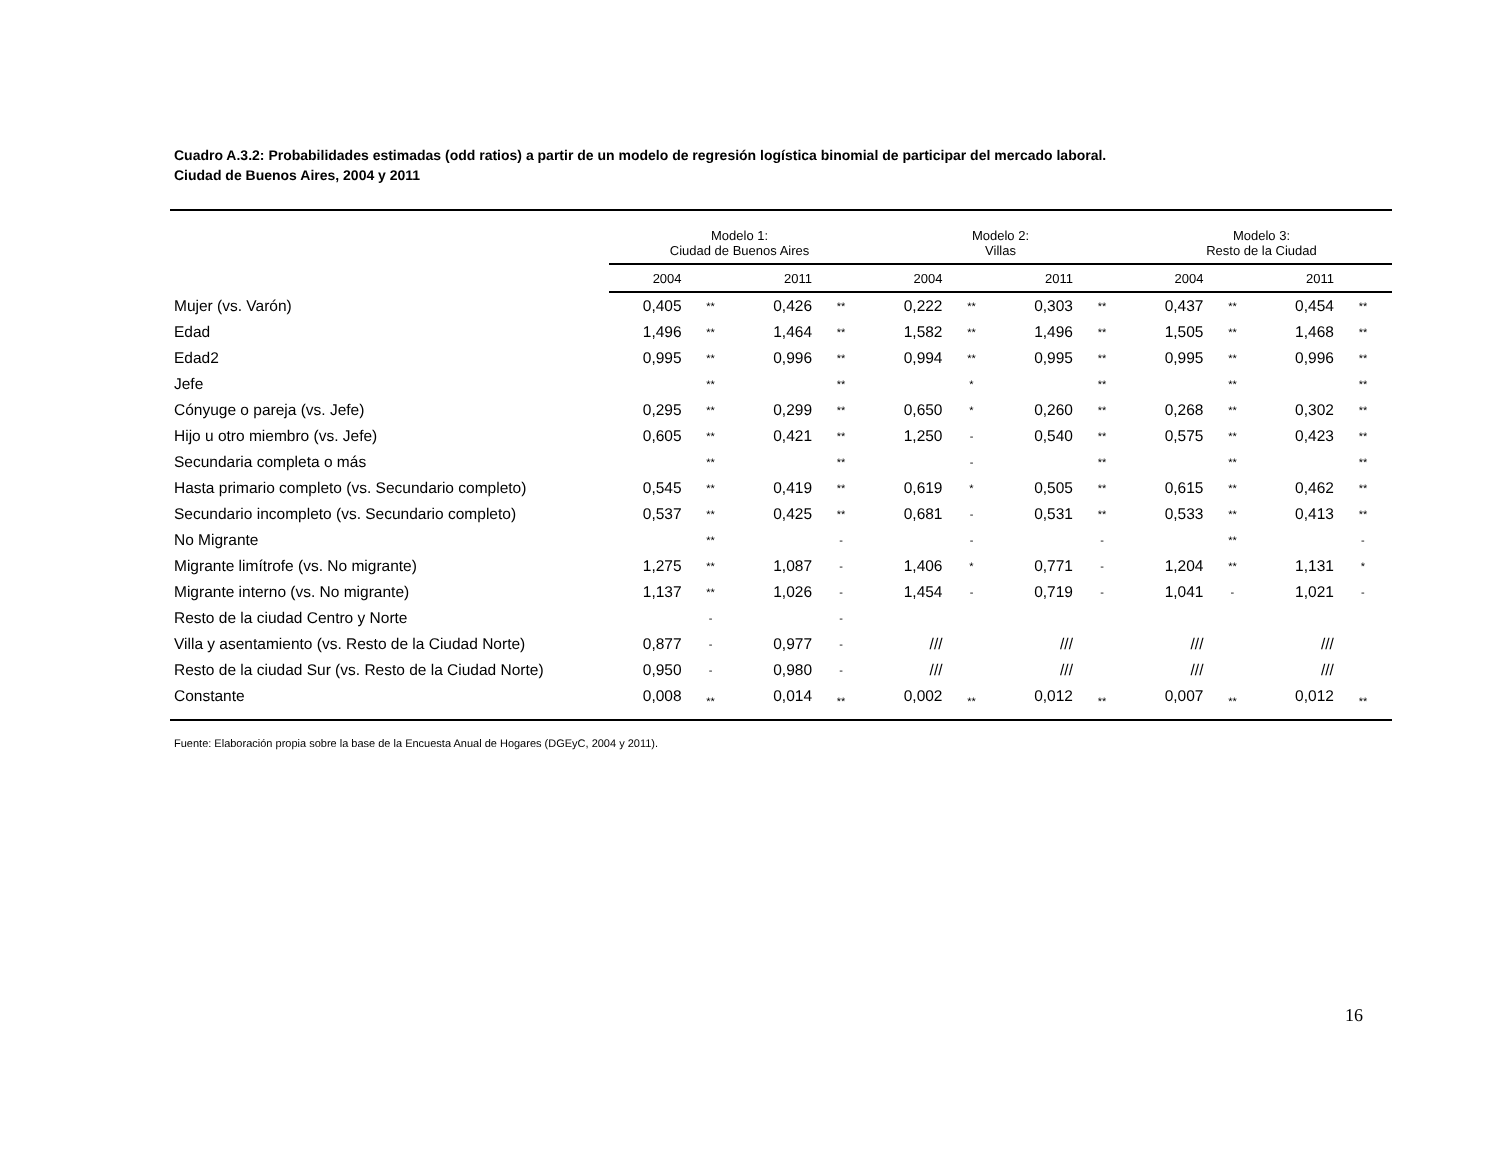Cuadro A.3.2: Probabilidades estimadas (odd ratios) a partir de un modelo de regresión logística binomial de participar del mercado laboral.
Ciudad de Buenos Aires, 2004 y 2011
| | Modelo 1: Ciudad de Buenos Aires | | | | Modelo 2: Villas | | | | Modelo 3: Resto de la Ciudad | | | |
| --- | --- | --- | --- | --- | --- | --- | --- | --- | --- | --- | --- | --- |
| | 2004 | | 2011 | | 2004 | | 2011 | | 2004 | | 2011 | |
| Mujer (vs. Varón) | 0,405 | ** | 0,426 | ** | 0,222 | ** | 0,303 | ** | 0,437 | ** | 0,454 | ** |
| Edad | 1,496 | ** | 1,464 | ** | 1,582 | ** | 1,496 | ** | 1,505 | ** | 1,468 | ** |
| Edad2 | 0,995 | ** | 0,996 | ** | 0,994 | ** | 0,995 | ** | 0,995 | ** | 0,996 | ** |
| Jefe | | ** | | ** | | * | | ** | | ** | | ** |
| Cónyuge o pareja (vs. Jefe) | 0,295 | ** | 0,299 | ** | 0,650 | * | 0,260 | ** | 0,268 | ** | 0,302 | ** |
| Hijo u otro miembro (vs. Jefe) | 0,605 | ** | 0,421 | ** | 1,250 | - | 0,540 | ** | 0,575 | ** | 0,423 | ** |
| Secundaria completa o más | | ** | | ** | | - | | ** | | ** | | ** |
| Hasta primario completo (vs. Secundario completo) | 0,545 | ** | 0,419 | ** | 0,619 | * | 0,505 | ** | 0,615 | ** | 0,462 | ** |
| Secundario incompleto (vs. Secundario completo) | 0,537 | ** | 0,425 | ** | 0,681 | - | 0,531 | ** | 0,533 | ** | 0,413 | ** |
| No Migrante | | ** | | - | | - | | - | | ** | | - |
| Migrante limítrofe (vs. No migrante) | 1,275 | ** | 1,087 | - | 1,406 | * | 0,771 | - | 1,204 | ** | 1,131 | * |
| Migrante interno (vs. No migrante) | 1,137 | ** | 1,026 | - | 1,454 | - | 0,719 | - | 1,041 | - | 1,021 | - |
| Resto de la ciudad Centro y Norte | | - | | - | | | | | | | | |
| Villa y asentamiento (vs. Resto de la Ciudad Norte) | 0,877 | - | 0,977 | - | /// | | /// | | /// | | /// | |
| Resto de la ciudad Sur (vs. Resto de la Ciudad Norte) | 0,950 | - | 0,980 | - | /// | | /// | | /// | | /// | |
| Constante | 0,008 | ** | 0,014 | ** | 0,002 | ** | 0,012 | ** | 0,007 | ** | 0,012 | ** |
Fuente: Elaboración propia sobre la base de la Encuesta Anual de Hogares (DGEyC, 2004 y 2011).
16